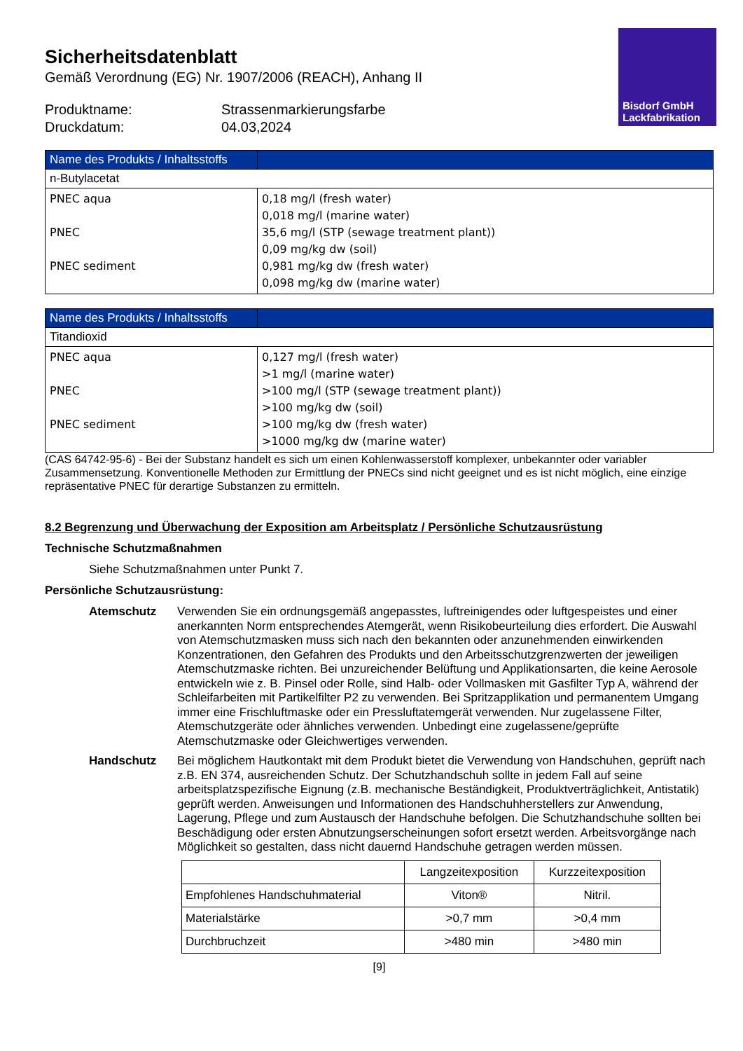Bisdorf GmbH
Lackfabrikation
Sicherheitsdatenblatt
Gemäß Verordnung (EG) Nr. 1907/2006 (REACH), Anhang II
Produktname:
Strassenmarkierungsfarbe
Druckdatum:
04.03,2024
| Name des Produkts / Inhaltsstoffs | |
| --- | --- |
| n-Butylacetat | |
| PNEC aqua PNEC PNEC sediment | 0,18 mg/l (fresh water) 0,018 mg/l (marine water) 35,6 mg/l (STP (sewage treatment plant)) 0,09 mg/kg dw (soil) 0,981 mg/kg dw (fresh water) 0,098 mg/kg dw (marine water) |
| Name des Produkts / Inhaltsstoffs | |
| --- | --- |
| Titandioxid | |
| PNEC aqua PNEC PNEC sediment | 0,127 mg/l (fresh water) >1 mg/l (marine water) >100 mg/l (STP (sewage treatment plant)) >100 mg/kg dw (soil) >100 mg/kg dw (fresh water) >1000 mg/kg dw (marine water) |
(CAS 64742-95-6) - Bei der Substanz handelt es sich um einen Kohlenwasserstoff komplexer, unbekannter oder variabler Zusammensetzung. Konventionelle Methoden zur Ermittlung der PNECs sind nicht geeignet und es ist nicht möglich, eine einzige repräsentative PNEC für derartige Substanzen zu ermitteln.
8.2 Begrenzung und Überwachung der Exposition am Arbeitsplatz / Persönliche Schutzausrüstung
Technische Schutzmaßnahmen
Siehe Schutzmaßnahmen unter Punkt 7.
Persönliche Schutzausrüstung:
Atemschutz
Verwenden Sie ein ordnungsgemäß angepasstes, luftreinigendes oder luftgespeistes und einer anerkannten Norm entsprechendes Atemgerät, wenn Risikobeurteilung dies erfordert. Die Auswahl von Atemschutzmasken muss sich nach den bekannten oder anzunehmenden einwirkenden Konzentrationen, den Gefahren des Produkts und den Arbeitsschutzgrenzwerten der jeweiligen Atemschutzmaske richten. Bei unzureichender Belüftung und Applikationsarten, die keine Aerosole entwickeln wie z. B. Pinsel oder Rolle, sind Halb- oder Vollmasken mit Gasfilter Typ A, während der Schleifarbeiten mit Partikelfilter P2 zu verwenden. Bei Spritzapplikation und permanentem Umgang immer eine Frischluftmaske oder ein Pressluftatemgerät verwenden. Nur zugelassene Filter, Atemschutzgeräte oder ähnliches verwenden. Unbedingt eine zugelassene/geprüfte Atemschutzmaske oder Gleichwertiges verwenden.
Handschutz
Bei möglichem Hautkontakt mit dem Produkt bietet die Verwendung von Handschuhen, geprüft nach z.B. EN 374, ausreichenden Schutz. Der Schutzhandschuh sollte in jedem Fall auf seine arbeitsplatzspezifische Eignung (z.B. mechanische Beständigkeit, Produktverträglichkeit, Antistatik) geprüft werden. Anweisungen und Informationen des Handschuhherstellers zur Anwendung, Lagerung, Pflege und zum Austausch der Handschuhe befolgen. Die Schutzhandschuhe sollten bei Beschädigung oder ersten Abnutzungserscheinungen sofort ersetzt werden. Arbeitsvorgänge nach Möglichkeit so gestalten, dass nicht dauernd Handschuhe getragen werden müssen.
| | Langzeitexposition | Kurzzeitexposition |
| Empfohlenes Handschuhmaterial | Viton® | Nitril. |
| Materialstärke | >0,7 mm | >0,4 mm |
| Durchbruchzeit | >480 min | >480 min |
[9]